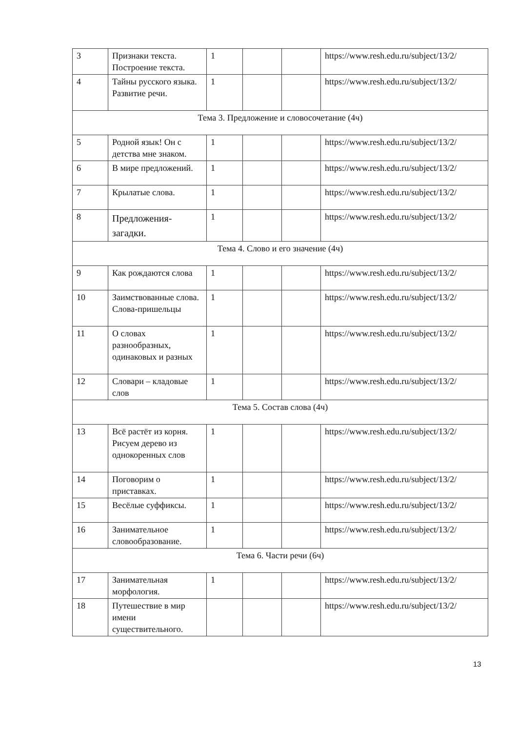| 3 | Признаки текста. Построение текста. | 1 | | | https://www.resh.edu.ru/subject/13/2/ |
| 4 | Тайны русского языка. Развитие речи. | 1 | | | https://www.resh.edu.ru/subject/13/2/ |
| Тема 3. Предложение и словосочетание (4ч) | | | | | |
| 5 | Родной язык! Он с детства мне знаком. | 1 | | | https://www.resh.edu.ru/subject/13/2/ |
| 6 | В мире предложений. | 1 | | | https://www.resh.edu.ru/subject/13/2/ |
| 7 | Крылатые слова. | 1 | | | https://www.resh.edu.ru/subject/13/2/ |
| 8 | Предложения-загадки. | 1 | | | https://www.resh.edu.ru/subject/13/2/ |
| Тема 4. Слово и его значение (4ч) | | | | | |
| 9 | Как рождаются слова | 1 | | | https://www.resh.edu.ru/subject/13/2/ |
| 10 | Заимствованные слова. Слова-пришельцы | 1 | | | https://www.resh.edu.ru/subject/13/2/ |
| 11 | О словах разнообразных, одинаковых и разных | 1 | | | https://www.resh.edu.ru/subject/13/2/ |
| 12 | Словари – кладовые слов | 1 | | | https://www.resh.edu.ru/subject/13/2/ |
| Тема 5. Состав слова (4ч) | | | | | |
| 13 | Всё растёт из корня. Рисуем дерево из однокоренных слов | 1 | | | https://www.resh.edu.ru/subject/13/2/ |
| 14 | Поговорим о приставках. | 1 | | | https://www.resh.edu.ru/subject/13/2/ |
| 15 | Весёлые суффиксы. | 1 | | | https://www.resh.edu.ru/subject/13/2/ |
| 16 | Занимательное словообразование. | 1 | | | https://www.resh.edu.ru/subject/13/2/ |
| Тема 6. Части речи (6ч) | | | | | |
| 17 | Занимательная морфология. | 1 | | | https://www.resh.edu.ru/subject/13/2/ |
| 18 | Путешествие в мир имени существительного. | | | | https://www.resh.edu.ru/subject/13/2/ |
13